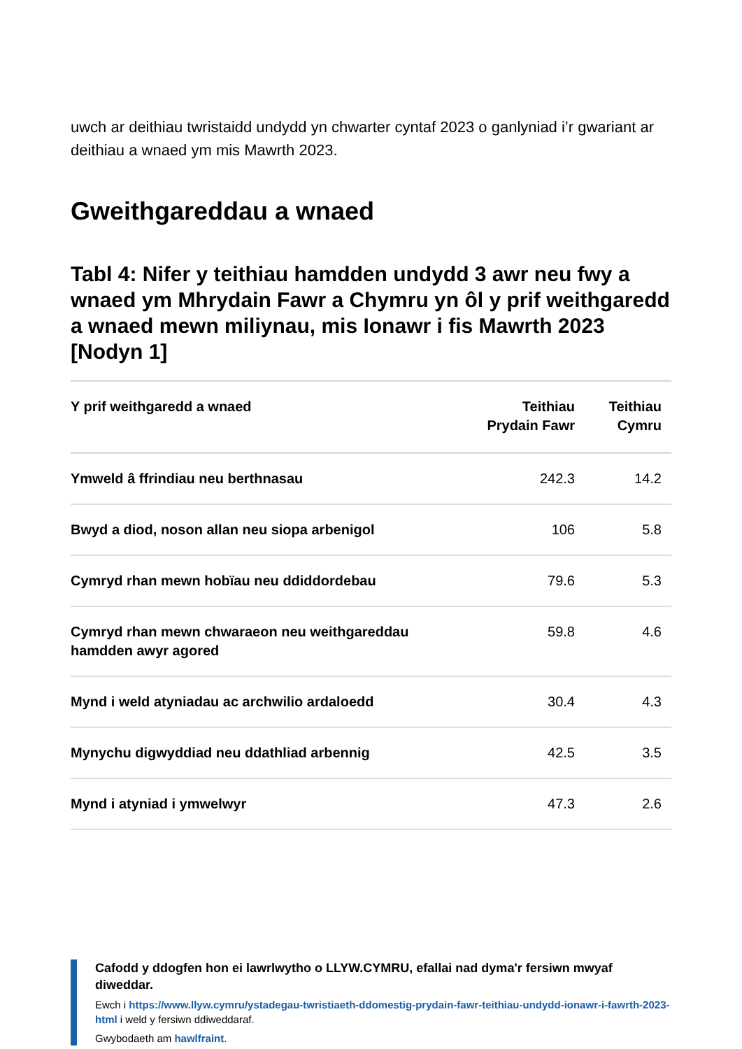uwch ar deithiau twristaidd undydd yn chwarter cyntaf 2023 o ganlyniad i’r gwariant ar deithiau a wnaed ym mis Mawrth 2023.
Gweithgareddau a wnaed
Tabl 4: Nifer y teithiau hamdden undydd 3 awr neu fwy a wnaed ym Mhrydain Fawr a Chymru yn ôl y prif weithgaredd a wnaed mewn miliynau, mis Ionawr i fis Mawrth 2023 [Nodyn 1]
| Y prif weithgaredd a wnaed | Teithiau Prydain Fawr | Teithiau Cymru |
| --- | --- | --- |
| Ymweld â ffrindiau neu berthnasau | 242.3 | 14.2 |
| Bwyd a diod, noson allan neu siopa arbenigol | 106 | 5.8 |
| Cymryd rhan mewn hobïau neu ddiddordebau | 79.6 | 5.3 |
| Cymryd rhan mewn chwaraeon neu weithgareddau hamdden awyr agored | 59.8 | 4.6 |
| Mynd i weld atyniadau ac archwilio ardaloedd | 30.4 | 4.3 |
| Mynychu digwyddiad neu ddathliad arbennig | 42.5 | 3.5 |
| Mynd i atyniad i ymwelwyr | 47.3 | 2.6 |
Cafodd y ddogfen hon ei lawrlwytho o LLYW.CYMRU, efallai nad dyma'r fersiwn mwyaf diweddar.
Ewch i https://www.llyw.cymru/ystadegau-twristiaeth-ddomestig-prydain-fawr-teithiau-undydd-ionawr-i-fawrth-2023-html i weld y fersiwn ddiweddaraf.
Gwybodaeth am hawlfraint.